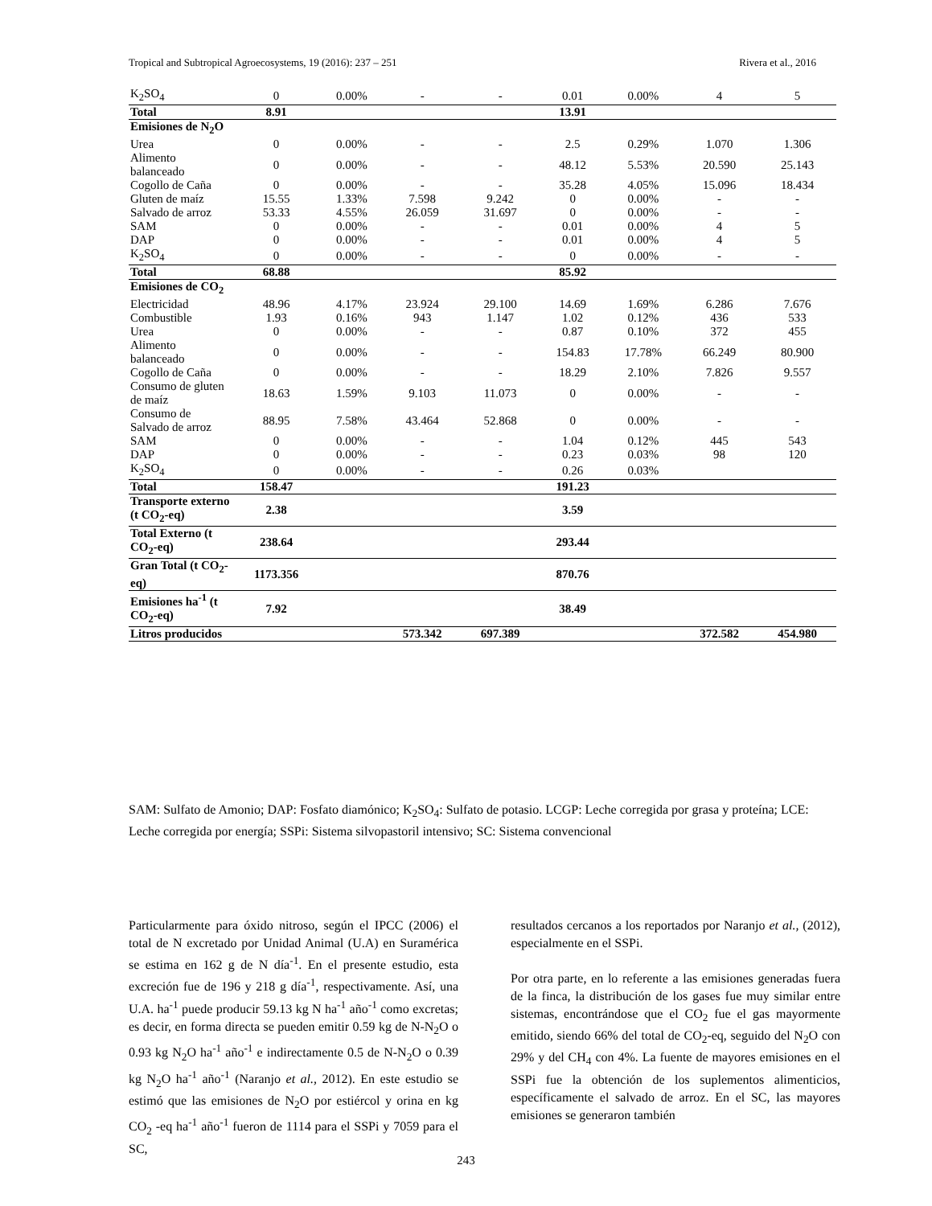Tropical and Subtropical Agroecosystems, 19 (2016): 237 – 251 Rivera et al., 2016
| K<sub>2</sub>SO<sub>4</sub> | 0 | 0.00% | - | - | 0.01 | 0.00% | 4 | 5 |
| Total | 8.91 | | | | 13.91 | | | |
| Emisiones de N<sub>2</sub>O | | | | | | | | |
| Urea | 0 | 0.00% | - | - | 2.5 | 0.29% | 1.070 | 1.306 |
| Alimento balanceado | 0 | 0.00% | - | - | 48.12 | 5.53% | 20.590 | 25.143 |
| Cogollo de Caña | 0 | 0.00% | - | - | 35.28 | 4.05% | 15.096 | 18.434 |
| Gluten de maíz | 15.55 | 1.33% | 7.598 | 9.242 | 0 | 0.00% | - | - |
| Salvado de arroz | 53.33 | 4.55% | 26.059 | 31.697 | 0 | 0.00% | - | - |
| SAM | 0 | 0.00% | - | - | 0.01 | 0.00% | 4 | 5 |
| DAP | 0 | 0.00% | - | - | 0.01 | 0.00% | 4 | 5 |
| K<sub>2</sub>SO<sub>4</sub> | 0 | 0.00% | - | - | 0 | 0.00% | - | - |
| Total | 68.88 | | | | 85.92 | | | |
| Emisiones de CO<sub>2</sub> | | | | | | | | |
| Electricidad | 48.96 | 4.17% | 23.924 | 29.100 | 14.69 | 1.69% | 6.286 | 7.676 |
| Combustible | 1.93 | 0.16% | 943 | 1.147 | 1.02 | 0.12% | 436 | 533 |
| Urea | 0 | 0.00% | - | - | 0.87 | 0.10% | 372 | 455 |
| Alimento balanceado | 0 | 0.00% | - | - | 154.83 | 17.78% | 66.249 | 80.900 |
| Cogollo de Caña | 0 | 0.00% | - | - | 18.29 | 2.10% | 7.826 | 9.557 |
| Consumo de gluten de maíz | 18.63 | 1.59% | 9.103 | 11.073 | 0 | 0.00% | - | - |
| Consumo de Salvado de arroz | 88.95 | 7.58% | 43.464 | 52.868 | 0 | 0.00% | - | - |
| SAM | 0 | 0.00% | - | - | 1.04 | 0.12% | 445 | 543 |
| DAP | 0 | 0.00% | - | - | 0.23 | 0.03% | 98 | 120 |
| K<sub>2</sub>SO<sub>4</sub> | 0 | 0.00% | - | - | 0.26 | 0.03% | | |
| Total | 158.47 | | | | 191.23 | | | |
| Transporte externo (t CO<sub>2</sub>-eq) | 2.38 | | | | 3.59 | | | |
| Total Externo (t CO<sub>2</sub>-eq) | 238.64 | | | | 293.44 | | | |
| Gran Total (t CO<sub>2</sub>-eq) | 1173.356 | | | | 870.76 | | | |
| Emisiones ha<sup>-1</sup> (t CO<sub>2</sub>-eq) | 7.92 | | | | 38.49 | | | |
| Litros producidos | | | 573.342 | 697.389 | | | 372.582 | 454.980 |
SAM: Sulfato de Amonio; DAP: Fosfato diamónico; K<sub>2</sub>SO<sub>4</sub>: Sulfato de potasio. LCGP: Leche corregida por grasa y proteína; LCE: Leche corregida por energía; SSPi: Sistema silvopastoril intensivo; SC: Sistema convencional
Particularmente para óxido nitroso, según el IPCC (2006) el total de N excretado por Unidad Animal (U.A) en Suramérica se estima en 162 g de N día<sup>-1</sup>. En el presente estudio, esta excreción fue de 196 y 218 g día<sup>-1</sup>, respectivamente. Así, una U.A. ha<sup>-1</sup> puede producir 59.13 kg N ha<sup>-1</sup> año<sup>-1</sup> como excretas; es decir, en forma directa se pueden emitir 0.59 kg de N-N<sub>2</sub>O o 0.93 kg N<sub>2</sub>O ha<sup>-1</sup> año<sup>-1</sup> e indirectamente 0.5 de N-N<sub>2</sub>O o 0.39 kg N<sub>2</sub>O ha<sup>-1</sup> año<sup>-1</sup> (Naranjo et al., 2012). En este estudio se estimó que las emisiones de N<sub>2</sub>O por estiércol y orina en kg CO<sub>2</sub> -eq ha<sup>-1</sup> año<sup>-1</sup> fueron de 1114 para el SSPi y 7059 para el SC,
resultados cercanos a los reportados por Naranjo et al., (2012), especialmente en el SSPi.
Por otra parte, en lo referente a las emisiones generadas fuera de la finca, la distribución de los gases fue muy similar entre sistemas, encontrándose que el CO<sub>2</sub> fue el gas mayormente emitido, siendo 66% del total de CO<sub>2</sub>-eq, seguido del N<sub>2</sub>O con 29% y del CH<sub>4</sub> con 4%. La fuente de mayores emisiones en el SSPi fue la obtención de los suplementos alimenticios, específicamente el salvado de arroz. En el SC, las mayores emisiones se generaron también
243